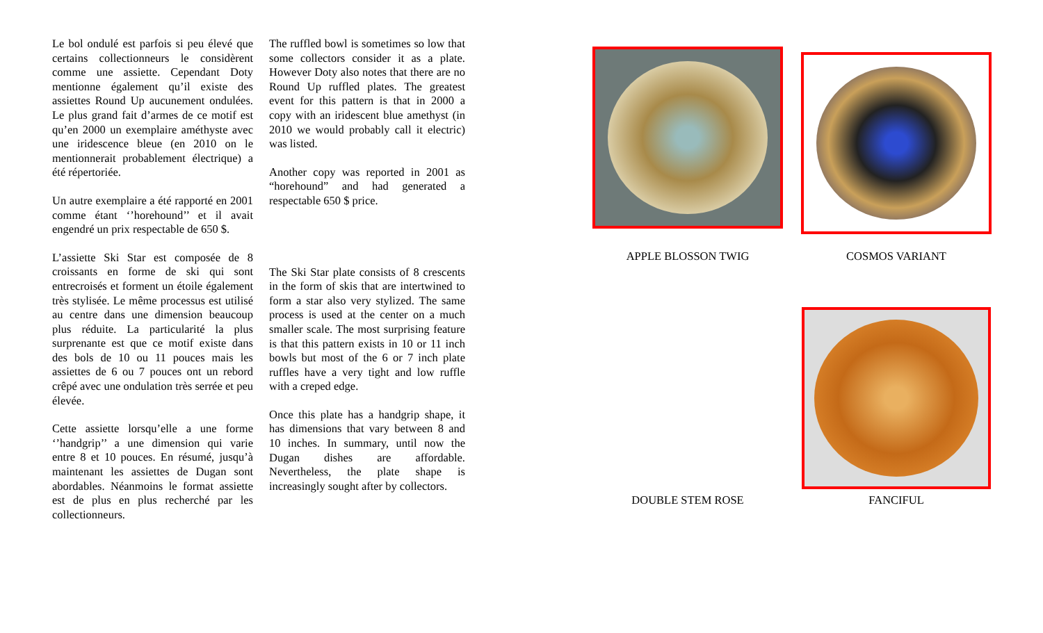Le bol ondulé est parfois si peu élevé que certains collectionneurs le considèrent comme une assiette. Cependant Doty mentionne également qu’il existe des assiettes Round Up aucunement ondulées. Le plus grand fait d’armes de ce motif est qu’en 2000 un exemplaire améthyste avec une iridescence bleue (en 2010 on le mentionnerait probablement électrique) a été répertoriée.
Un autre exemplaire a été rapporté en 2001 comme étant ‘’horehound’’ et il avait engendré un prix respectable de 650 $.
L’assiette Ski Star est composée de 8 croissants en forme de ski qui sont entrecroisés et forment un étoile également très stylisée. Le même processus est utilisé au centre dans une dimension beaucoup plus réduite. La particularité la plus surprenante est que ce motif existe dans des bols de 10 ou 11 pouces mais les assiettes de 6 ou 7 pouces ont un rebord crêpé avec une ondulation très serrée et peu élevée.
Cette assiette lorsqu’elle a une forme ‘’handgrip’’ a une dimension qui varie entre 8 et 10 pouces. En résumé, jusqu’à maintenant les assiettes de Dugan sont abordables. Néanmoins le format assiette est de plus en plus recherché par les collectionneurs.
The ruffled bowl is sometimes so low that some collectors consider it as a plate. However Doty also notes that there are no Round Up ruffled plates. The greatest event for this pattern is that in 2000 a copy with an iridescent blue amethyst (in 2010 we would probably call it electric) was listed.
Another copy was reported in 2001 as “horehound” and had generated a respectable 650 $ price.
The Ski Star plate consists of 8 crescents in the form of skis that are intertwined to form a star also very stylized. The same process is used at the center on a much smaller scale. The most surprising feature is that this pattern exists in 10 or 11 inch bowls but most of the 6 or 7 inch plate ruffles have a very tight and low ruffle with a creped edge.
Once this plate has a handgrip shape, it has dimensions that vary between 8 and 10 inches. In summary, until now the Dugan dishes are affordable. Nevertheless, the plate shape is increasingly sought after by collectors.
APPLE BLOSSON TWIG COSMOS VARIANT
DOUBLE STEM ROSE FANCIFUL